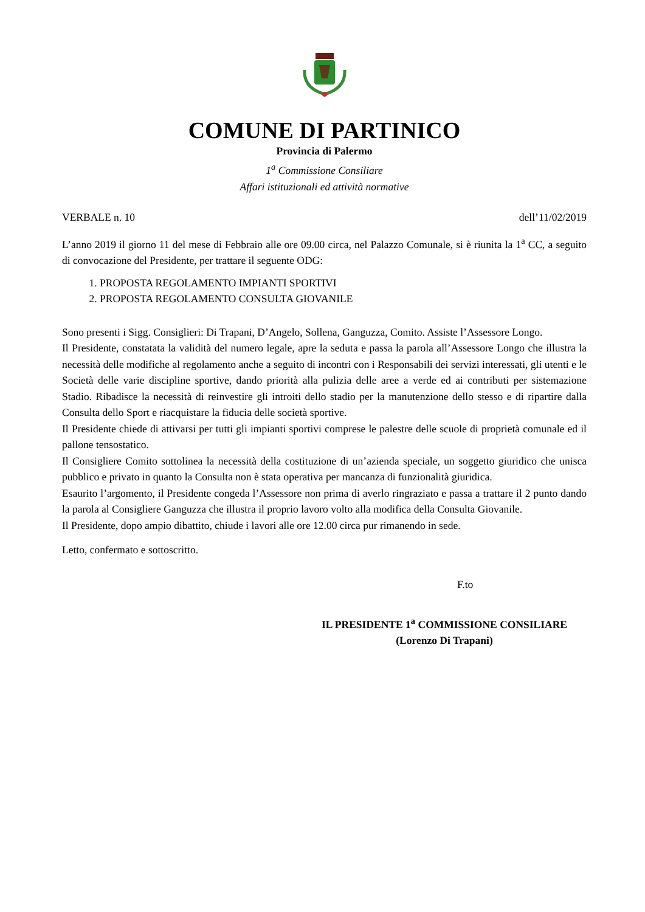COMUNE DI PARTINICO
Provincia di Palermo
1<sup>a</sup> Commissione Consiliare
Affari istituzionali ed attività normative
VERBALE n. 10 dell’11/02/2019
L’anno 2019 il giorno 11 del mese di Febbraio alle ore 09.00 circa, nel Palazzo Comunale, si è riunita la 1<sup>a</sup> CC, a seguito di convocazione del Presidente, per trattare il seguente ODG:
1. PROPOSTA REGOLAMENTO IMPIANTI SPORTIVI
2. PROPOSTA REGOLAMENTO CONSULTA GIOVANILE
Sono presenti i Sigg. Consiglieri: Di Trapani, D’Angelo, Sollena, Ganguzza, Comito. Assiste l’Assessore Longo.
Il Presidente, constatata la validità del numero legale, apre la seduta e passa la parola all’Assessore Longo che illustra la necessità delle modifiche al regolamento anche a seguito di incontri con i Responsabili dei servizi interessati, gli utenti e le Società delle varie discipline sportive, dando priorità alla pulizia delle aree a verde ed ai contributi per sistemazione Stadio. Ribadisce la necessità di reinvestire gli introiti dello stadio per la manutenzione dello stesso e di ripartire dalla Consulta dello Sport e riacquistare la fiducia delle società sportive.
Il Presidente chiede di attivarsi per tutti gli impianti sportivi comprese le palestre delle scuole di proprietà comunale ed il pallone tensostatico.
Il Consigliere Comito sottolinea la necessità della costituzione di un’azienda speciale, un soggetto giuridico che unisca pubblico e privato in quanto la Consulta non è stata operativa per mancanza di funzionalità giuridica.
Esaurito l’argomento, il Presidente congeda l’Assessore non prima di averlo ringraziato e passa a trattare il 2 punto dando la parola al Consigliere Ganguzza che illustra il proprio lavoro volto alla modifica della Consulta Giovanile.
Il Presidente, dopo ampio dibattito, chiude i lavori alle ore 12.00 circa pur rimanendo in sede.
Letto, confermato e sottoscritto.
F.to
IL PRESIDENTE 1<sup>a</sup> COMMISSIONE CONSILIARE
(Lorenzo Di Trapani)